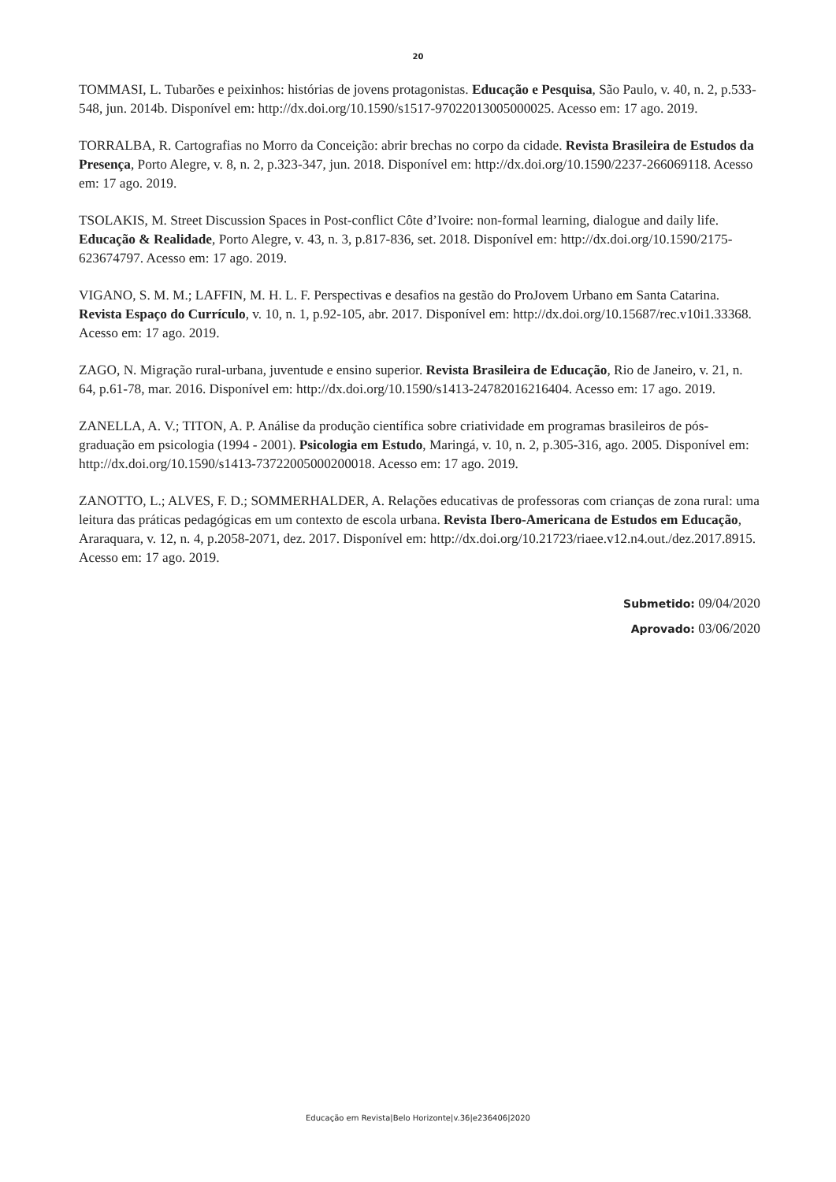20
TOMMASI, L. Tubarões e peixinhos: histórias de jovens protagonistas. Educação e Pesquisa, São Paulo, v. 40, n. 2, p.533-548, jun. 2014b. Disponível em: http://dx.doi.org/10.1590/s1517-97022013005000025. Acesso em: 17 ago. 2019.
TORRALBA, R. Cartografias no Morro da Conceição: abrir brechas no corpo da cidade. Revista Brasileira de Estudos da Presença, Porto Alegre, v. 8, n. 2, p.323-347, jun. 2018. Disponível em: http://dx.doi.org/10.1590/2237-266069118. Acesso em: 17 ago. 2019.
TSOLAKIS, M. Street Discussion Spaces in Post-conflict Côte d’Ivoire: non-formal learning, dialogue and daily life. Educação & Realidade, Porto Alegre, v. 43, n. 3, p.817-836, set. 2018. Disponível em: http://dx.doi.org/10.1590/2175-623674797. Acesso em: 17 ago. 2019.
VIGANO, S. M. M.; LAFFIN, M. H. L. F. Perspectivas e desafios na gestão do ProJovem Urbano em Santa Catarina. Revista Espaço do Currículo, v. 10, n. 1, p.92-105, abr. 2017. Disponível em: http://dx.doi.org/10.15687/rec.v10i1.33368. Acesso em: 17 ago. 2019.
ZAGO, N. Migração rural-urbana, juventude e ensino superior. Revista Brasileira de Educação, Rio de Janeiro, v. 21, n. 64, p.61-78, mar. 2016. Disponível em: http://dx.doi.org/10.1590/s1413-24782016216404. Acesso em: 17 ago. 2019.
ZANELLA, A. V.; TITON, A. P. Análise da produção científica sobre criatividade em programas brasileiros de pós-graduação em psicologia (1994 - 2001). Psicologia em Estudo, Maringá, v. 10, n. 2, p.305-316, ago. 2005. Disponível em: http://dx.doi.org/10.1590/s1413-73722005000200018. Acesso em: 17 ago. 2019.
ZANOTTO, L.; ALVES, F. D.; SOMMERHALDER, A. Relações educativas de professoras com crianças de zona rural: uma leitura das práticas pedagógicas em um contexto de escola urbana. Revista Ibero-Americana de Estudos em Educação, Araraquara, v. 12, n. 4, p.2058-2071, dez. 2017. Disponível em: http://dx.doi.org/10.21723/riaee.v12.n4.out./dez.2017.8915. Acesso em: 17 ago. 2019.
Submetido: 09/04/2020
Aprovado: 03/06/2020
Educação em Revista|Belo Horizonte|v.36|e236406|2020